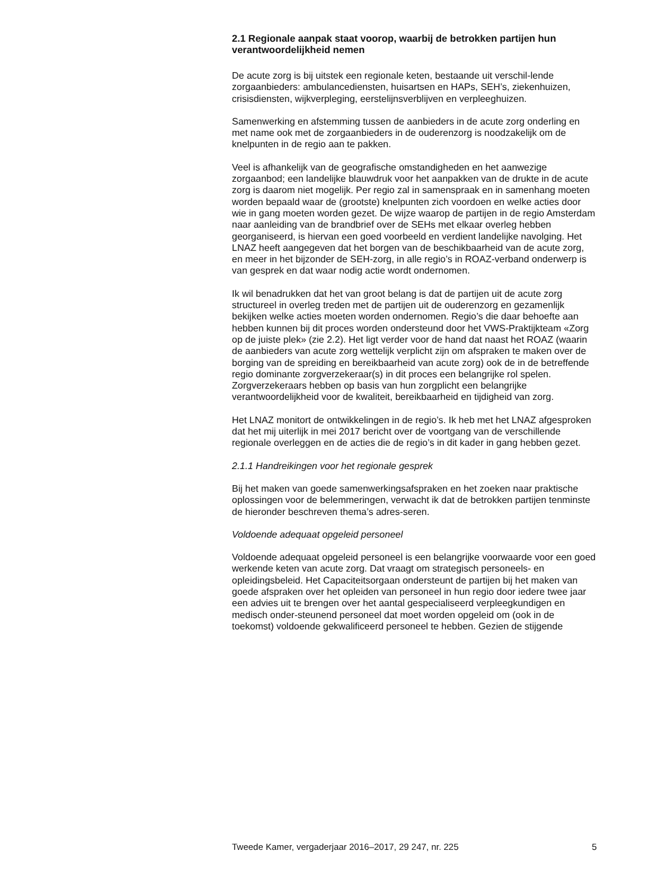2.1 Regionale aanpak staat voorop, waarbij de betrokken partijen hun verantwoordelijkheid nemen
De acute zorg is bij uitstek een regionale keten, bestaande uit verschil-lende zorgaanbieders: ambulancediensten, huisartsen en HAPs, SEH’s, ziekenhuizen, crisisdiensten, wijkverpleging, eerstelijnsverblijven en verpleeghuizen.
Samenwerking en afstemming tussen de aanbieders in de acute zorg onderling en met name ook met de zorgaanbieders in de ouderenzorg is noodzakelijk om de knelpunten in de regio aan te pakken.
Veel is afhankelijk van de geografische omstandigheden en het aanwezige zorgaanbod; een landelijke blauwdruk voor het aanpakken van de drukte in de acute zorg is daarom niet mogelijk. Per regio zal in samenspraak en in samenhang moeten worden bepaald waar de (grootste) knelpunten zich voordoen en welke acties door wie in gang moeten worden gezet. De wijze waarop de partijen in de regio Amsterdam naar aanleiding van de brandbrief over de SEHs met elkaar overleg hebben georganiseerd, is hiervan een goed voorbeeld en verdient landelijke navolging. Het LNAZ heeft aangegeven dat het borgen van de beschikbaarheid van de acute zorg, en meer in het bijzonder de SEH-zorg, in alle regio’s in ROAZ-verband onderwerp is van gesprek en dat waar nodig actie wordt ondernomen.
Ik wil benadrukken dat het van groot belang is dat de partijen uit de acute zorg structureel in overleg treden met de partijen uit de ouderenzorg en gezamenlijk bekijken welke acties moeten worden ondernomen. Regio’s die daar behoefte aan hebben kunnen bij dit proces worden ondersteund door het VWS-Praktijkteam «Zorg op de juiste plek» (zie 2.2). Het ligt verder voor de hand dat naast het ROAZ (waarin de aanbieders van acute zorg wettelijk verplicht zijn om afspraken te maken over de borging van de spreiding en bereikbaarheid van acute zorg) ook de in de betreffende regio dominante zorgverzekeraar(s) in dit proces een belangrijke rol spelen. Zorgverzekeraars hebben op basis van hun zorgplicht een belangrijke verantwoordelijkheid voor de kwaliteit, bereikbaarheid en tijdigheid van zorg.
Het LNAZ monitort de ontwikkelingen in de regio’s. Ik heb met het LNAZ afgesproken dat het mij uiterlijk in mei 2017 bericht over de voortgang van de verschillende regionale overleggen en de acties die de regio’s in dit kader in gang hebben gezet.
2.1.1 Handreikingen voor het regionale gesprek
Bij het maken van goede samenwerkingsafspraken en het zoeken naar praktische oplossingen voor de belemmeringen, verwacht ik dat de betrokken partijen tenminste de hieronder beschreven thema’s adres-seren.
Voldoende adequaat opgeleid personeel
Voldoende adequaat opgeleid personeel is een belangrijke voorwaarde voor een goed werkende keten van acute zorg. Dat vraagt om strategisch personeels- en opleidingsbeleid. Het Capaciteitsorgaan ondersteunt de partijen bij het maken van goede afspraken over het opleiden van personeel in hun regio door iedere twee jaar een advies uit te brengen over het aantal gespecialiseerd verpleegkundigen en medisch onder-steunend personeel dat moet worden opgeleid om (ook in de toekomst) voldoende gekwalificeerd personeel te hebben. Gezien de stijgende
Tweede Kamer, vergaderjaar 2016–2017, 29 247, nr. 225 5